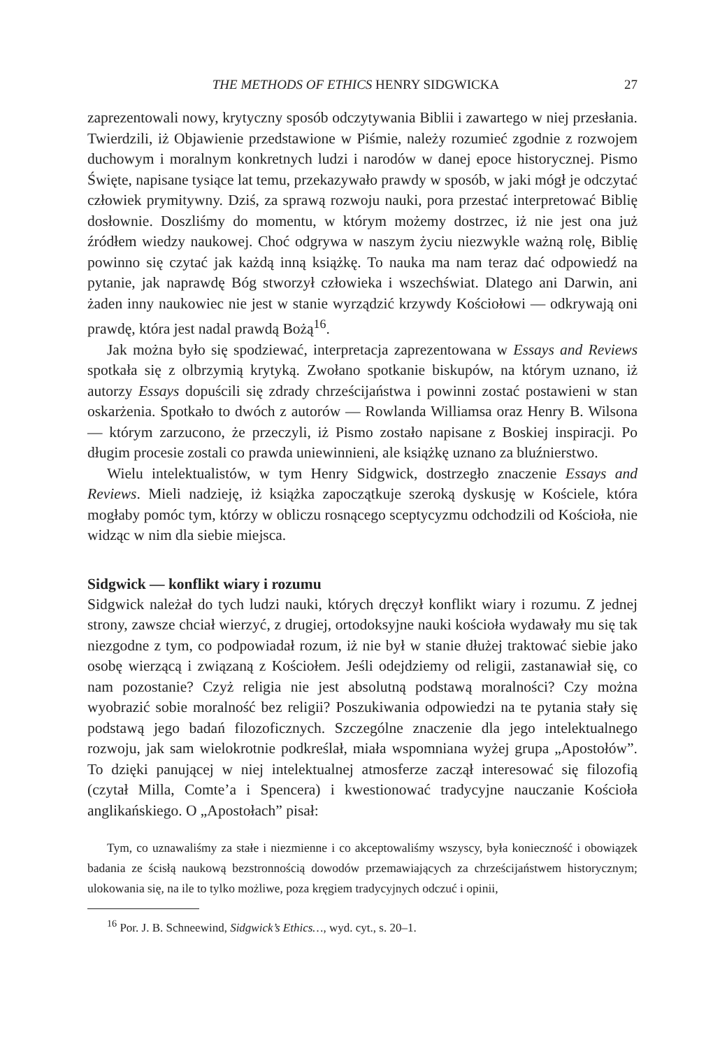THE METHODS OF ETHICS HENRY SIDGWICKA 27
zaprezentowali nowy, krytyczny sposób odczytywania Biblii i zawartego w niej przesłania. Twierdzili, iż Objawienie przedstawione w Piśmie, należy rozumieć zgodnie z rozwojem duchowym i moralnym konkretnych ludzi i narodów w danej epoce historycznej. Pismo Święte, napisane tysiące lat temu, przekazywało prawdy w sposób, w jaki mógł je odczytać człowiek prymitywny. Dziś, za sprawą rozwoju nauki, pora przestać interpretować Biblię dosłownie. Doszliśmy do momentu, w którym możemy dostrzec, iż nie jest ona już źródłem wiedzy naukowej. Choć odgrywa w naszym życiu niezwykle ważną rolę, Biblię powinno się czytać jak każdą inną książkę. To nauka ma nam teraz dać odpowiedź na pytanie, jak naprawdę Bóg stworzył człowieka i wszechświat. Dlatego ani Darwin, ani żaden inny naukowiec nie jest w stanie wyrządzić krzywdy Kościołowi — odkrywają oni prawdę, która jest nadal prawdą Bożą<sup>16</sup>.
Jak można było się spodziewać, interpretacja zaprezentowana w Essays and Reviews spotkała się z olbrzymią krytyką. Zwołano spotkanie biskupów, na którym uznano, iż autorzy Essays dopuścili się zdrady chrześcijaństwa i powinni zostać postawieni w stan oskarżenia. Spotkało to dwóch z autorów — Rowlanda Williamsa oraz Henry B. Wilsona — którym zarzucono, że przeczyli, iż Pismo zostało napisane z Boskiej inspiracji. Po długim procesie zostali co prawda uniewinnieni, ale książkę uznano za bluźnierstwo.
Wielu intelektualistów, w tym Henry Sidgwick, dostrzegło znaczenie Essays and Reviews. Mieli nadzieję, iż książka zapoczątkuje szeroką dyskusję w Kościele, która mogłaby pomóc tym, którzy w obliczu rosnącego sceptycyzmu odchodzili od Kościoła, nie widząc w nim dla siebie miejsca.
Sidgwick — konflikt wiary i rozumu
Sidgwick należał do tych ludzi nauki, których dręczył konflikt wiary i rozumu. Z jednej strony, zawsze chciał wierzyć, z drugiej, ortodoksyjne nauki kościoła wydawały mu się tak niezgodne z tym, co podpowiadał rozum, iż nie był w stanie dłużej traktować siebie jako osobę wierzącą i związaną z Kościołem. Jeśli odejdziemy od religii, zastanawiał się, co nam pozostanie? Czyż religia nie jest absolutną podstawą moralności? Czy można wyobrazić sobie moralność bez religii? Poszukiwania odpowiedzi na te pytania stały się podstawą jego badań filozoficznych. Szczególne znaczenie dla jego intelektualnego rozwoju, jak sam wielokrotnie podkreślał, miała wspomniana wyżej grupa „Apostołów”. To dzięki panującej w niej intelektualnej atmosferze zaczął interesować się filozofią (czytał Milla, Comte’a i Spencera) i kwestionować tradycyjne nauczanie Kościoła anglikańskiego. O „Apostołach” pisał:
Tym, co uznawaliśmy za stałe i niezmienne i co akceptowaliśmy wszyscy, była konieczność i obowiązek badania ze ścisłą naukową bezstronnością dowodów przemawiających za chrześcijaństwem historycznym; ulokowania się, na ile to tylko możliwe, poza kręgiem tradycyjnych odczuć i opinii,
<sup>16</sup> Por. J. B. Schneewind, Sidgwick’s Ethics…, wyd. cyt., s. 20–1.